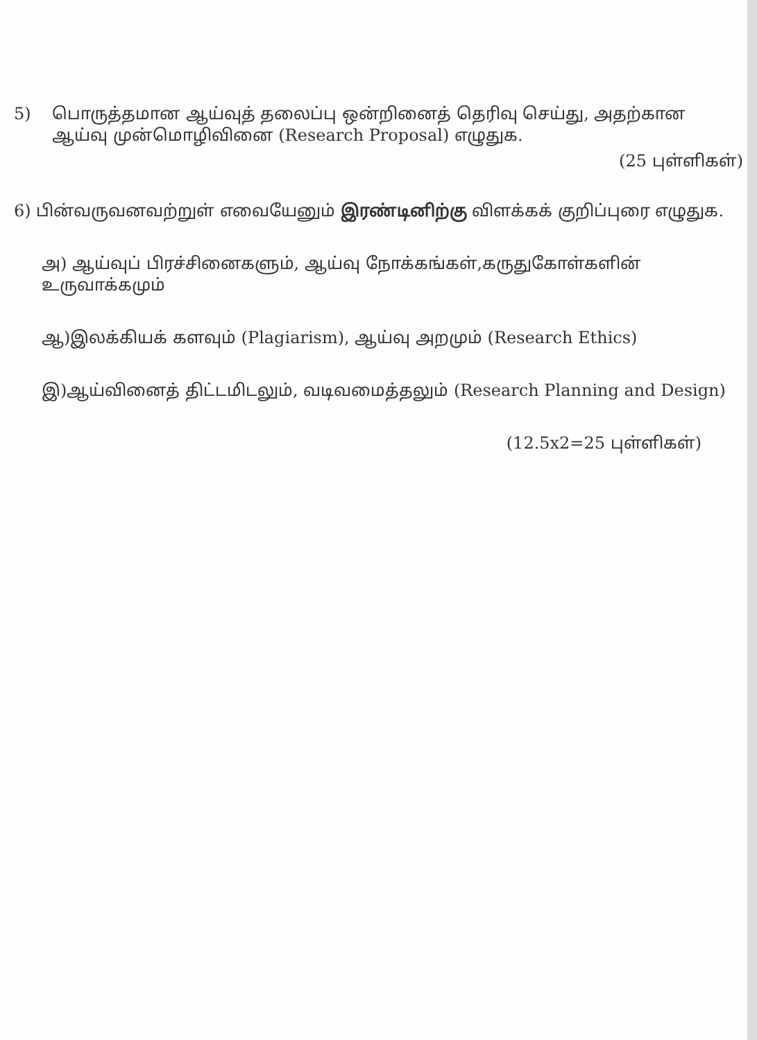5) பொருத்தமான ஆய்வுத் தலைப்பு ஒன்றினைத் தெரிவு செய்து, அதற்கான
ஆய்வு முன்மொழிவினை (Research Proposal) எழுதுக.
(25 புள்ளிகள்)
6) பின்வருவனவற்றுள் எவையேனும் இரண்டினிற்கு விளக்கக் குறிப்புரை எழுதுக.
அ) ஆய்வுப் பிரச்சினைகளும், ஆய்வு நோக்கங்கள்,கருதுகோள்களின் உருவாக்கமும்
ஆ)இலக்கியக் களவும் (Plagiarism), ஆய்வு அறமும் (Research Ethics)
இ)ஆய்வினைத் திட்டமிடலும், வடிவமைத்தலும் (Research Planning and Design)
(12.5x2=25 புள்ளிகள்)